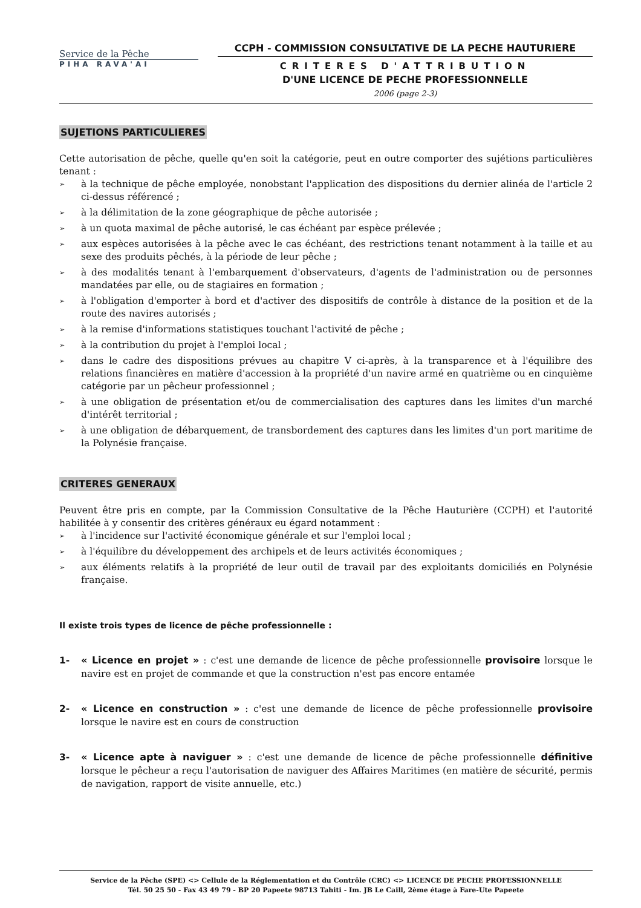Service de la Pêche
PIHA RAVA'AI
CCPH - COMMISSION CONSULTATIVE DE LA PECHE HAUTURIERE
CRITERES D'ATTRIBUTION
D'UNE LICENCE DE PECHE PROFESSIONNELLE
2006 (page 2-3)
SUJETIONS PARTICULIERES
Cette autorisation de pêche, quelle qu'en soit la catégorie, peut en outre comporter des sujétions particulières tenant :
➢ à la technique de pêche employée, nonobstant l'application des dispositions du dernier alinéa de l'article 2 ci-dessus référencé ;
➢ à la délimitation de la zone géographique de pêche autorisée ;
➢ à un quota maximal de pêche autorisé, le cas échéant par espèce prélevée ;
➢ aux espèces autorisées à la pêche avec le cas échéant, des restrictions tenant notamment à la taille et au sexe des produits pêchés, à la période de leur pêche ;
➢ à des modalités tenant à l'embarquement d'observateurs, d'agents de l'administration ou de personnes mandatées par elle, ou de stagiaires en formation ;
➢ à l'obligation d'emporter à bord et d'activer des dispositifs de contrôle à distance de la position et de la route des navires autorisés ;
➢ à la remise d'informations statistiques touchant l'activité de pêche ;
➢ à la contribution du projet à l'emploi local ;
➢ dans le cadre des dispositions prévues au chapitre V ci-après, à la transparence et à l'équilibre des relations financières en matière d'accession à la propriété d'un navire armé en quatrième ou en cinquième catégorie par un pêcheur professionnel ;
➢ à une obligation de présentation et/ou de commercialisation des captures dans les limites d'un marché d'intérêt territorial ;
➢ à une obligation de débarquement, de transbordement des captures dans les limites d'un port maritime de la Polynésie française.
CRITERES GENERAUX
Peuvent être pris en compte, par la Commission Consultative de la Pêche Hauturière (CCPH) et l'autorité habilitée à y consentir des critères généraux eu égard notamment :
➢ à l'incidence sur l'activité économique générale et sur l'emploi local ;
➢ à l'équilibre du développement des archipels et de leurs activités économiques ;
➢ aux éléments relatifs à la propriété de leur outil de travail par des exploitants domiciliés en Polynésie française.
Il existe trois types de licence de pêche professionnelle :
1- « Licence en projet » : c'est une demande de licence de pêche professionnelle provisoire lorsque le navire est en projet de commande et que la construction n'est pas encore entamée
2- « Licence en construction » : c'est une demande de licence de pêche professionnelle provisoire lorsque le navire est en cours de construction
3- « Licence apte à naviguer » : c'est une demande de licence de pêche professionnelle définitive lorsque le pêcheur a reçu l'autorisation de naviguer des Affaires Maritimes (en matière de sécurité, permis de navigation, rapport de visite annuelle, etc.)
Service de la Pêche (SPE) <> Cellule de la Réglementation et du Contrôle (CRC) <> LICENCE DE PECHE PROFESSIONNELLE
Tél. 50 25 50 - Fax 43 49 79 - BP 20 Papeete 98713 Tahiti - Im. JB Le Caill, 2ème étage à Fare-Ute Papeete